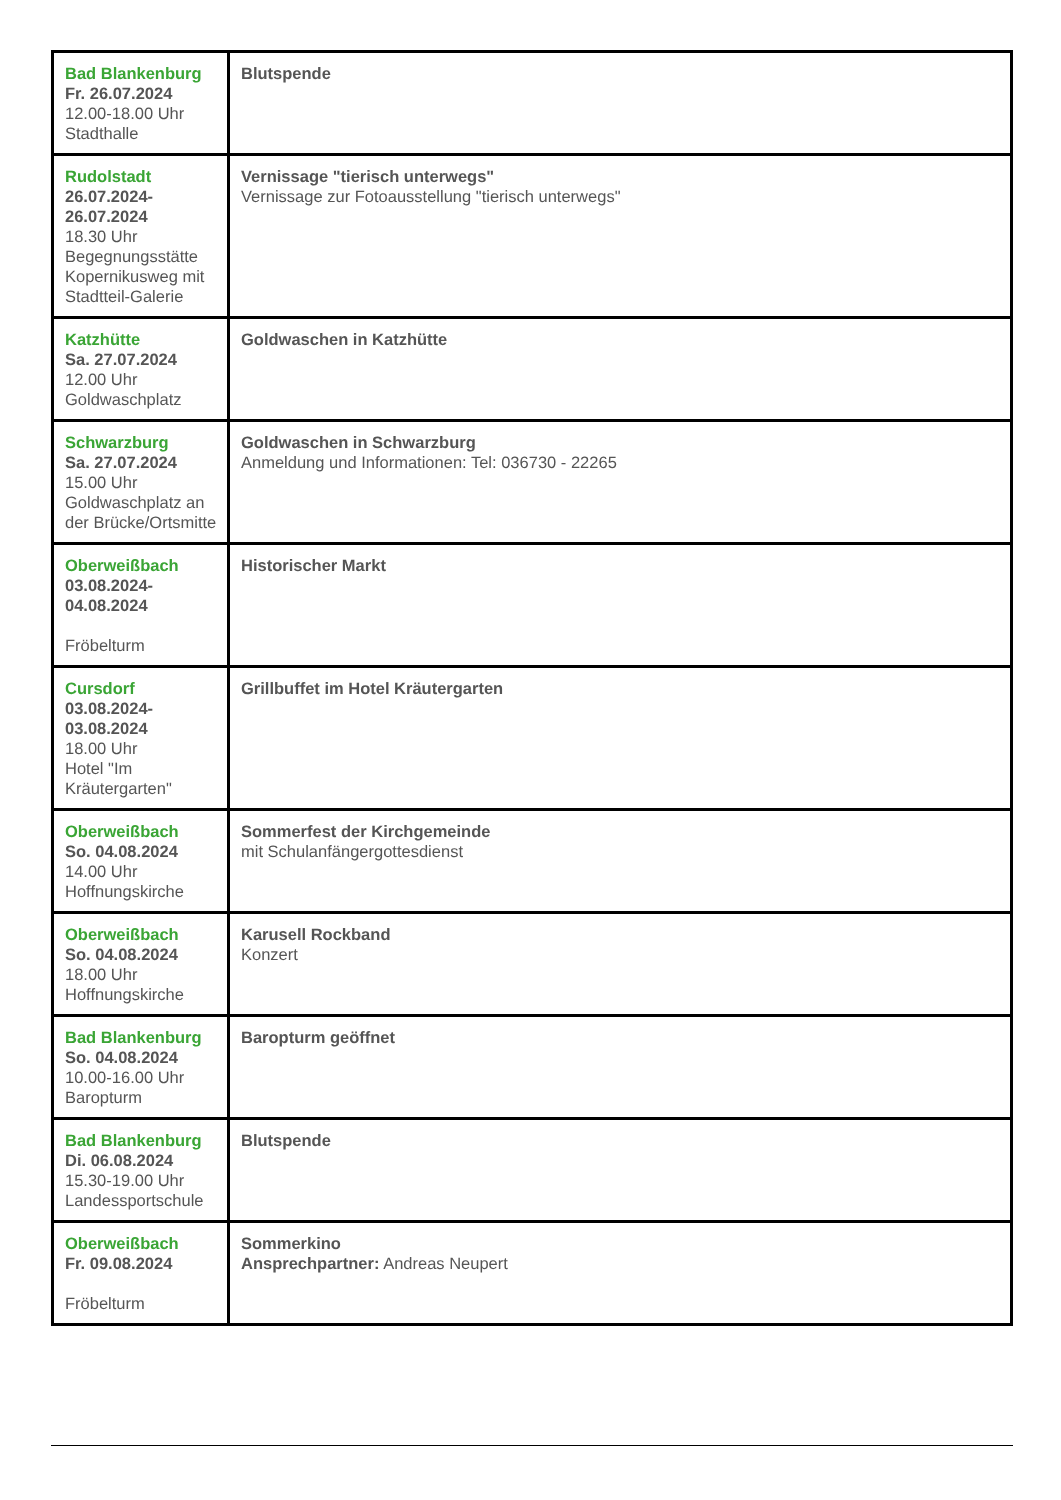| Bad Blankenburg Fr. 26.07.2024 12.00-18.00 Uhr Stadthalle | Blutspende |
| Rudolstadt 26.07.2024- 26.07.2024 18.30 Uhr Begegnungsstätte Kopernikusweg mit Stadtteil-Galerie | Vernissage "tierisch unterwegs" Vernissage zur Fotoausstellung "tierisch unterwegs" |
| Katzhütte Sa. 27.07.2024 12.00 Uhr Goldwaschplatz | Goldwaschen in Katzhütte |
| Schwarzburg Sa. 27.07.2024 15.00 Uhr Goldwaschplatz an der Brücke/Ortsmitte | Goldwaschen in Schwarzburg Anmeldung und Informationen: Tel: 036730 - 22265 |
| Oberweißbach 03.08.2024- 04.08.2024 Fröbelturm | Historischer Markt |
| Cursdorf 03.08.2024- 03.08.2024 18.00 Uhr Hotel "Im Kräutergarten" | Grillbuffet im Hotel Kräutergarten |
| Oberweißbach So. 04.08.2024 14.00 Uhr Hoffnungskirche | Sommerfest der Kirchgemeinde mit Schulanfängergottesdienst |
| Oberweißbach So. 04.08.2024 18.00 Uhr Hoffnungskirche | Karusell Rockband Konzert |
| Bad Blankenburg So. 04.08.2024 10.00-16.00 Uhr Baropturm | Baropturm geöffnet |
| Bad Blankenburg Di. 06.08.2024 15.30-19.00 Uhr Landessportschule | Blutspende |
| Oberweißbach Fr. 09.08.2024 Fröbelturm | Sommerkino Ansprechpartner: Andreas Neupert |